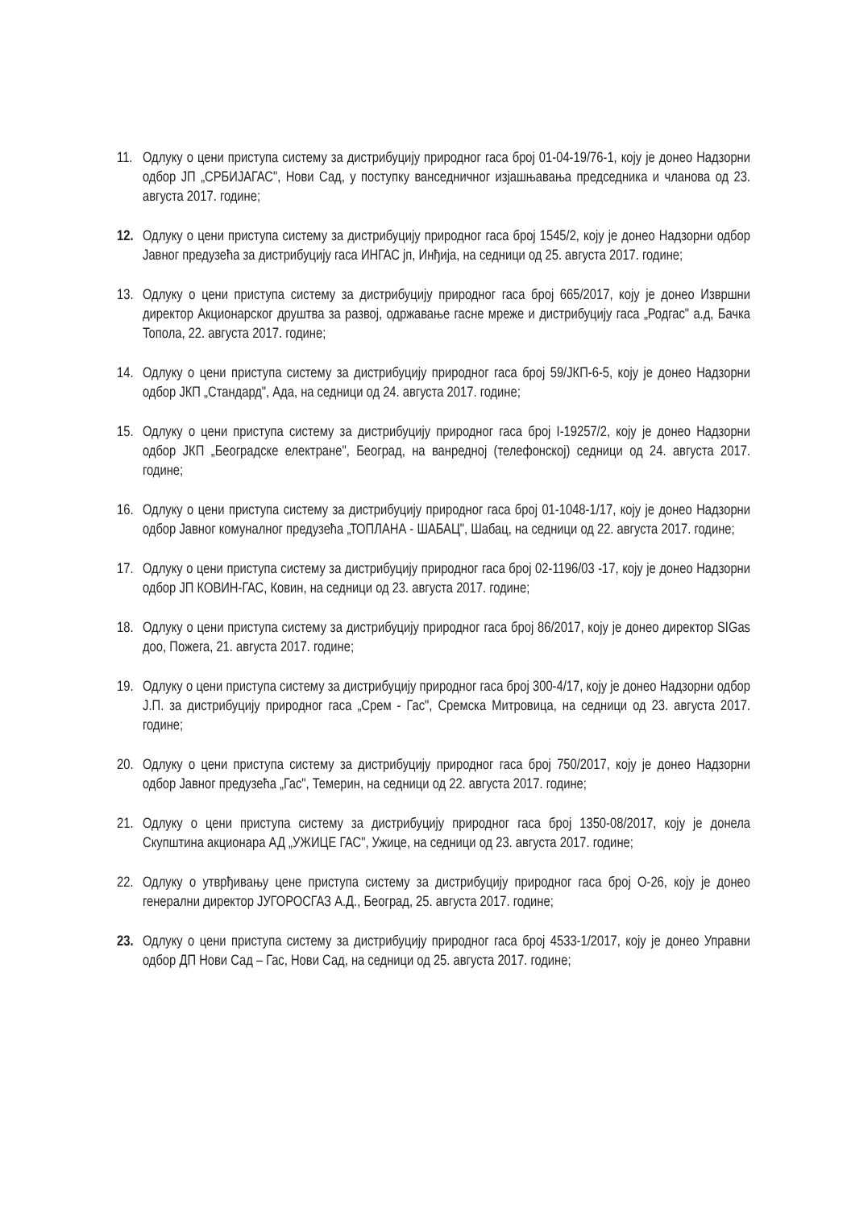11.
Одлуку о цени приступа систему за дистрибуцију природног гаса број 01-04-19/76-1, коју је донео Надзорни одбор ЈП „СРБИЈАГАС", Нови Сад, у поступку ванседничног изјашњавања председника и чланова од 23. августа 2017. године;
12.
Одлуку о цени приступа систему за дистрибуцију природног гаса број 1545/2, коју је донео Надзорни одбор Јавног предузећа за дистрибуцију гаса ИНГАС јп, Инђија, на седници од 25. августа 2017. године;
13.
Одлуку о цени приступа систему за дистрибуцију природног гаса број 665/2017, коју је донео Извршни директор Акционарског друштва за развој, одржавање гасне мреже и дистрибуцију гаса „Родгас" а.д, Бачка Топола, 22. августа 2017. године;
14.
Одлуку о цени приступа систему за дистрибуцију природног гаса број 59/ЈКП-6-5, коју је донео Надзорни одбор ЈКП „Стандард", Ада, на седници од 24. августа 2017. године;
15.
Одлуку о цени приступа систему за дистрибуцију природног гаса број I-19257/2, коју је донео Надзорни одбор ЈКП „Београдске електране", Београд, на ванредној (телефонској) седници од 24. августа 2017. године;
16.
Одлуку о цени приступа систему за дистрибуцију природног гаса број 01-1048-1/17, коју је донео Надзорни одбор Јавног комуналног предузећа „ТОПЛАНА - ШАБАЦ", Шабац, на седници од 22. августа 2017. године;
17.
Одлуку о цени приступа систему за дистрибуцију природног гаса број 02-1196/03 -17, коју је донео Надзорни одбор ЈП КОВИН-ГАС, Ковин, на седници од 23. августа 2017. године;
18.
Одлуку о цени приступа систему за дистрибуцију природног гаса број 86/2017, коју је донео директор SIGas доо, Пожега, 21. августа 2017. године;
19.
Одлуку о цени приступа систему за дистрибуцију природног гаса број 300-4/17, коју је донео Надзорни одбор Ј.П. за дистрибуцију природног гаса „Срем - Гас", Сремска Митровица, на седници од 23. августа 2017. године;
20.
Одлуку о цени приступа систему за дистрибуцију природног гаса број 750/2017, коју је донео Надзорни одбор Јавног предузећа „Гас", Темерин, на седници од 22. августа 2017. године;
21.
Одлуку о цени приступа систему за дистрибуцију природног гаса број 1350-08/2017, коју је донела Скупштина акционара АД „УЖИЦЕ ГАС", Ужице, на седници од 23. августа 2017. године;
22.
Одлуку о утврђивању цене приступа систему за дистрибуцију природног гаса број О-26, коју је донео генерални директор ЈУГОРОСГАЗ А.Д., Београд, 25. августа 2017. године;
23.
Одлуку о цени приступа систему за дистрибуцију природног гаса број 4533-1/2017, коју је донео Управни одбор ДП Нови Сад – Гас, Нови Сад, на седници од 25. августа 2017. године;